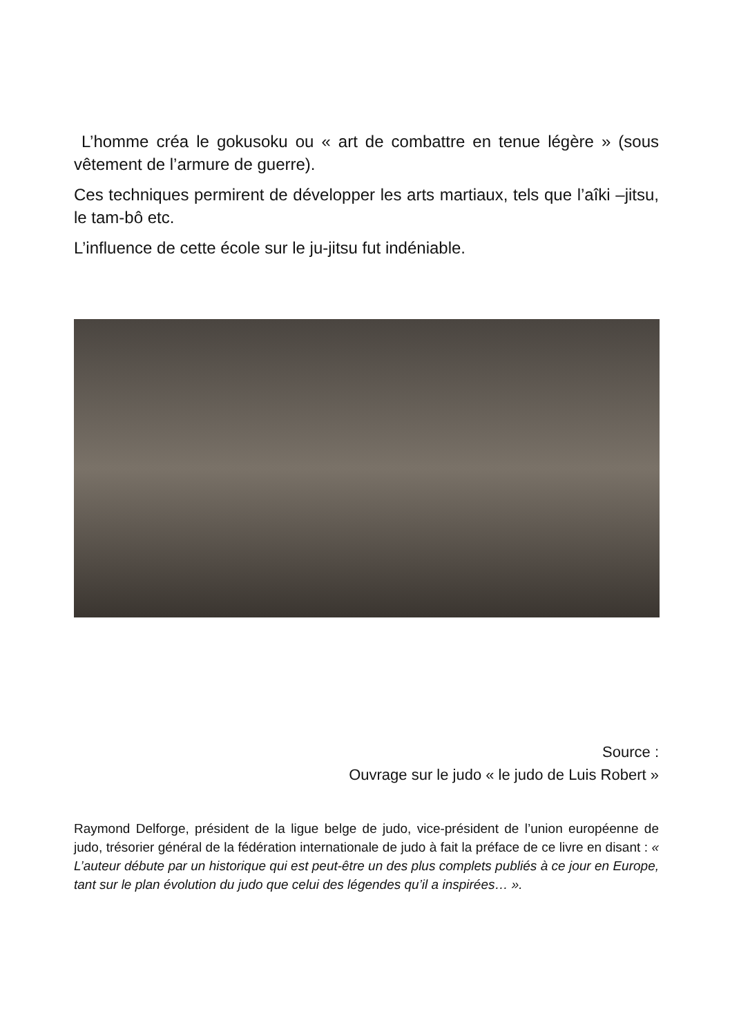L’homme créa le gokusoku ou « art de combattre en tenue légère » (sous vêtement de l’armure de guerre).
Ces techniques permirent de développer les arts martiaux, tels que l’aîki –jitsu, le tam-bô etc.
L’influence de cette école sur le ju-jitsu fut indéniable.
Source :
Ouvrage sur le judo « le judo de Luis Robert »
Raymond Delforge, président de la ligue belge de judo, vice-président de l’union européenne de judo, trésorier général de la fédération internationale de judo à fait la préface de ce livre en disant : « L’auteur débute par un historique qui est peut-être un des plus complets publiés à ce jour en Europe, tant sur le plan évolution du judo que celui des légendes qu’il a inspirées… ».